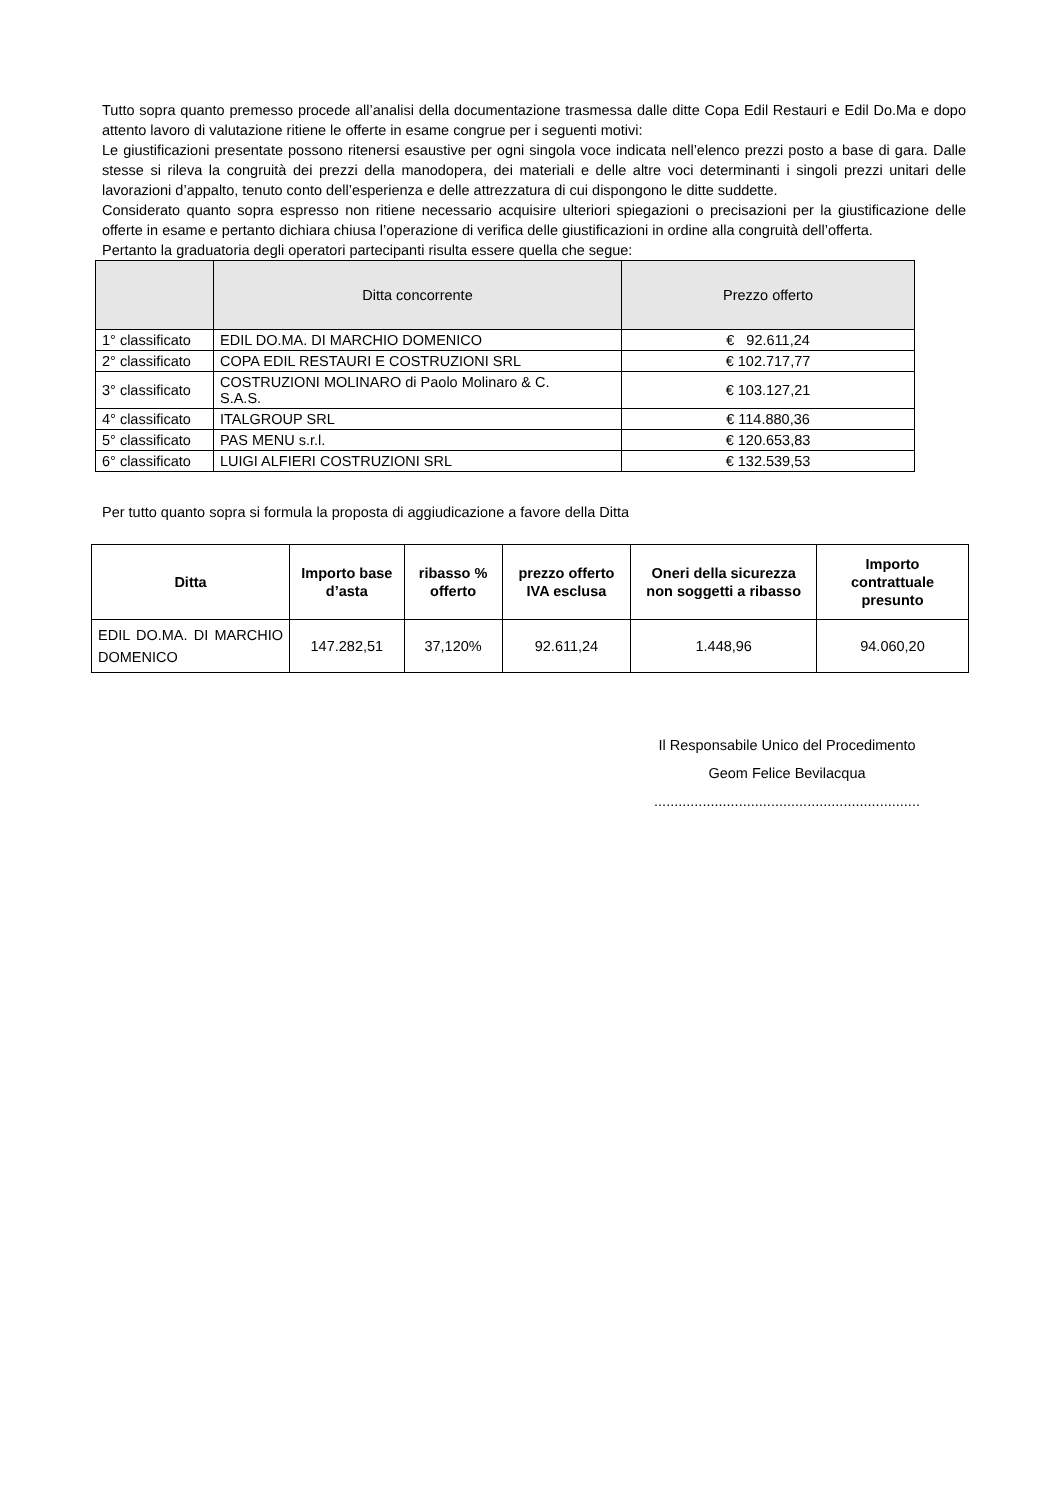Tutto sopra quanto premesso procede all’analisi della documentazione trasmessa dalle ditte Copa Edil Restauri e Edil Do.Ma e dopo attento lavoro di valutazione ritiene le offerte in esame congrue per i seguenti motivi:
Le giustificazioni presentate possono ritenersi esaustive per ogni singola voce indicata nell’elenco prezzi posto a base di gara. Dalle stesse si rileva la congruità dei prezzi della manodopera, dei materiali e delle altre voci determinanti i singoli prezzi unitari delle lavorazioni d’appalto, tenuto conto dell’esperienza e delle attrezzatura di cui dispongono le ditte suddette.
Considerato quanto sopra espresso non ritiene necessario acquisire ulteriori spiegazioni o precisazioni per la giustificazione delle offerte in esame e pertanto dichiara chiusa l’operazione di verifica delle giustificazioni in ordine alla congruità dell’offerta.
Pertanto la graduatoria degli operatori partecipanti risulta essere quella che segue:
| | Ditta concorrente | Prezzo offerto |
| --- | --- | --- |
| 1° classificato | EDIL DO.MA. DI MARCHIO DOMENICO | € 92.611,24 |
| 2° classificato | COPA EDIL RESTAURI E COSTRUZIONI SRL | € 102.717,77 |
| 3° classificato | COSTRUZIONI MOLINARO di Paolo Molinaro & C. S.A.S. | € 103.127,21 |
| 4° classificato | ITALGROUP SRL | € 114.880,36 |
| 5° classificato | PAS MENU s.r.l. | € 120.653,83 |
| 6° classificato | LUIGI ALFIERI COSTRUZIONI SRL | € 132.539,53 |
Per tutto quanto sopra si formula la proposta di aggiudicazione a favore della Ditta
| Ditta | Importo base d’asta | ribasso % offerto | prezzo offerto IVA esclusa | Oneri della sicurezza non soggetti a ribasso | Importo contrattuale presunto |
| --- | --- | --- | --- | --- | --- |
| EDIL DO.MA. DI MARCHIO DOMENICO | 147.282,51 | 37,120% | 92.611,24 | 1.448,96 | 94.060,20 |
Il Responsabile Unico del Procedimento
Geom Felice Bevilacqua
..................................................................